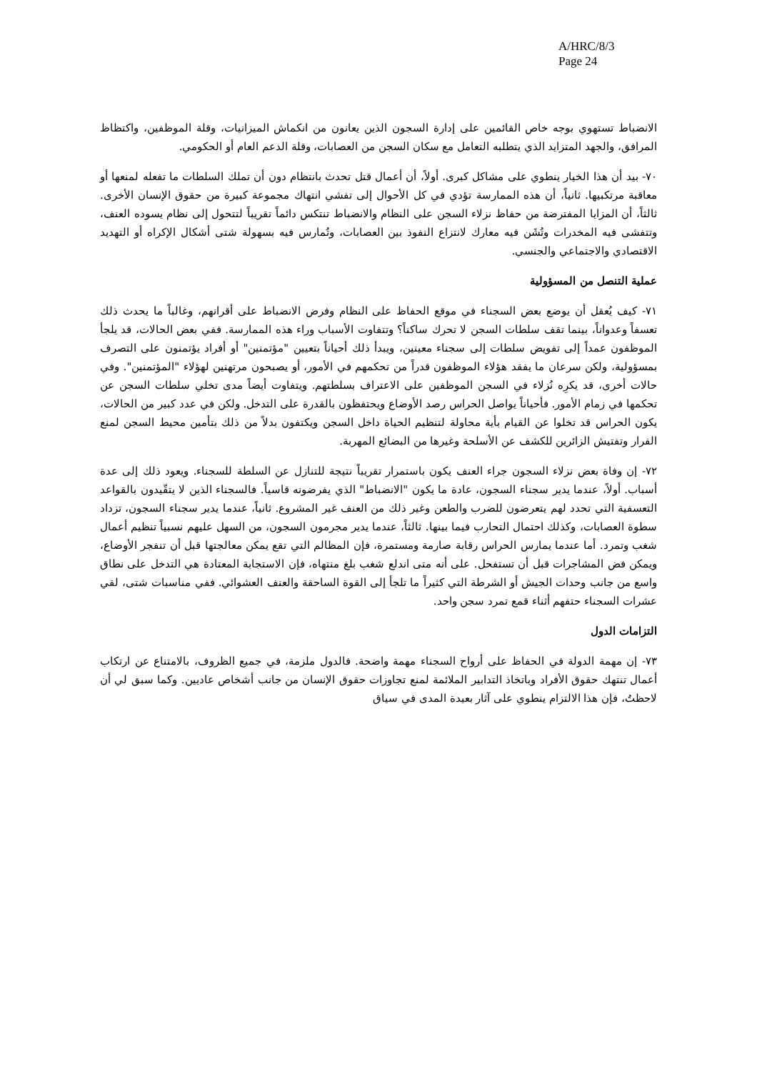A/HRC/8/3
Page 24
الانضباط تستهوي بوجه خاص القائمين على إدارة السجون الذين يعانون من انكماش الميزانيات، وقلة الموظفين، واكتظاظ المرافق، والجهد المتزايد الذي يتطلبه التعامل مع سكان السجن من العصابات، وقلة الدعم العام أو الحكومي.
٧٠- بيد أن هذا الخيار ينطوي على مشاكل كبرى. أولاً، أن أعمال قتل تحدث بانتظام دون أن تملك السلطات ما تفعله لمنعها أو معاقبة مرتكبيها. ثانياً، أن هذه الممارسة تؤدي في كل الأحوال إلى تفشي انتهاك مجموعة كبيرة من حقوق الإنسان الأخرى. ثالثاً، أن المزايا المفترضة من حفاظ نزلاء السجن على النظام والانضباط تنتكس دائماً تقريباً لتتحول إلى نظام يسوده العنف، وتتفشى فيه المخدرات وتُشَن فيه معارك لانتزاع النفوذ بين العصابات، وتُمارس فيه بسهولة شتى أشكال الإكراه أو التهديد الاقتصادي والاجتماعي والجنسي.
عملية التنصل من المسؤولية
٧١- كيف يُعقل أن يوضع بعض السجناء في موقع الحفاظ على النظام وفرض الانضباط على أقرانهم، وغالباً ما يحدث ذلك تعسفاً وعدواناً، بينما تقف سلطات السجن لا تحرك ساكناً؟ وتتفاوت الأسباب وراء هذه الممارسة. ففي بعض الحالات، قد يلجأ الموظفون عمداً إلى تفويض سلطات إلى سجناء معينين، ويبدأ ذلك أحياناً بتعيين "مؤتمنين" أو أفراد يؤتمنون على التصرف بمسؤولية، ولكن سرعان ما يفقد هؤلاء الموظفون قدراً من تحكمهم في الأمور، أو يصبحون مرتهنين لهؤلاء "المؤتمنين". وفي حالات أخرى، قد يكرِه نُزلاء في السجن الموظفين على الاعتراف بسلطتهم. ويتفاوت أيضاً مدى تخلي سلطات السجن عن تحكمها في زمام الأمور. فأحياناً يواصل الحراس رصد الأوضاع ويحتفظون بالقدرة على التدخل. ولكن في عدد كبير من الحالات، يكون الحراس قد تخلوا عن القيام بأية محاولة لتنظيم الحياة داخل السجن ويكتفون بدلاً من ذلك بتأمين محيط السجن لمنع الفرار وتفتيش الزائرين للكشف عن الأسلحة وغيرها من البضائع المهربة.
٧٢- إن وفاة بعض نزلاء السجون جراء العنف يكون باستمرار تقريباً نتيجة للتنازل عن السلطة للسجناء. ويعود ذلك إلى عدة أسباب. أولاً، عندما يدير سجناء السجون، عادة ما يكون "الانضباط" الذي يفرضونه قاسياً. فالسجناء الذين لا يتقّيدون بالقواعد التعسفية التي تحدد لهم يتعرضون للضرب والطعن وغير ذلك من العنف غير المشروع. ثانياً، عندما يدير سجناء السجون، تزداد سطوة العصابات، وكذلك احتمال التحارب فيما بينها. ثالثاً، عندما يدير مجرمون السجون، من السهل عليهم نسبياً تنظيم أعمال شغب وتمرد. أما عندما يمارس الحراس رقابة صارمة ومستمرة، فإن المظالم التي تقع يمكن معالجتها قبل أن تنفجر الأوضاع، ويمكن فض المشاجرات قبل أن تستفحل. على أنه متى اندلع شغب بلغ منتهاه، فإن الاستجابة المعتادة هي التدخل على نطاق واسع من جانب وحدات الجيش أو الشرطة التي كثيراً ما تلجأ إلى القوة الساحقة والعنف العشوائي. ففي مناسبات شتى، لقي عشرات السجناء حتفهم أثناء قمع تمرد سجن واحد.
التزامات الدول
٧٣- إن مهمة الدولة في الحفاظ على أرواح السجناء مهمة واضحة. فالدول ملزمة، في جميع الظروف، بالامتناع عن ارتكاب أعمال تنتهك حقوق الأفراد وباتخاذ التدابير الملائمة لمنع تجاوزات حقوق الإنسان من جانب أشخاص عاديين. وكما سبق لي أن لاحظتُ، فإن هذا الالتزام ينطوي على آثار بعيدة المدى في سياق